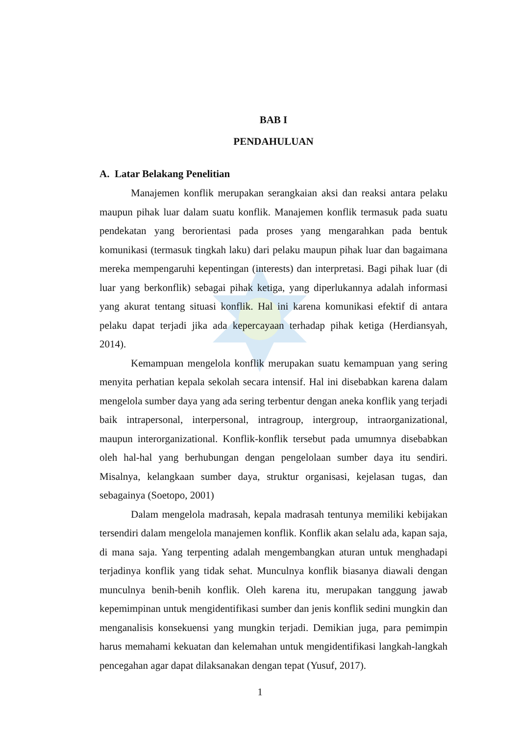BAB I
PENDAHULUAN
A. Latar Belakang Penelitian
Manajemen konflik merupakan serangkaian aksi dan reaksi antara pelaku maupun pihak luar dalam suatu konflik. Manajemen konflik termasuk pada suatu pendekatan yang berorientasi pada proses yang mengarahkan pada bentuk komunikasi (termasuk tingkah laku) dari pelaku maupun pihak luar dan bagaimana mereka mempengaruhi kepentingan (interests) dan interpretasi. Bagi pihak luar (di luar yang berkonflik) sebagai pihak ketiga, yang diperlukannya adalah informasi yang akurat tentang situasi konflik. Hal ini karena komunikasi efektif di antara pelaku dapat terjadi jika ada kepercayaan terhadap pihak ketiga (Herdiansyah, 2014).
Kemampuan mengelola konflik merupakan suatu kemampuan yang sering menyita perhatian kepala sekolah secara intensif. Hal ini disebabkan karena dalam mengelola sumber daya yang ada sering terbentur dengan aneka konflik yang terjadi baik intrapersonal, interpersonal, intragroup, intergroup, intraorganizational, maupun interorganizational. Konflik-konflik tersebut pada umumnya disebabkan oleh hal-hal yang berhubungan dengan pengelolaan sumber daya itu sendiri. Misalnya, kelangkaan sumber daya, struktur organisasi, kejelasan tugas, dan sebagainya (Soetopo, 2001)
Dalam mengelola madrasah, kepala madrasah tentunya memiliki kebijakan tersendiri dalam mengelola manajemen konflik. Konflik akan selalu ada, kapan saja, di mana saja. Yang terpenting adalah mengembangkan aturan untuk menghadapi terjadinya konflik yang tidak sehat. Munculnya konflik biasanya diawali dengan munculnya benih-benih konflik. Oleh karena itu, merupakan tanggung jawab kepemimpinan untuk mengidentifikasi sumber dan jenis konflik sedini mungkin dan menganalisis konsekuensi yang mungkin terjadi. Demikian juga, para pemimpin harus memahami kekuatan dan kelemahan untuk mengidentifikasi langkah-langkah pencegahan agar dapat dilaksanakan dengan tepat (Yusuf, 2017).
1